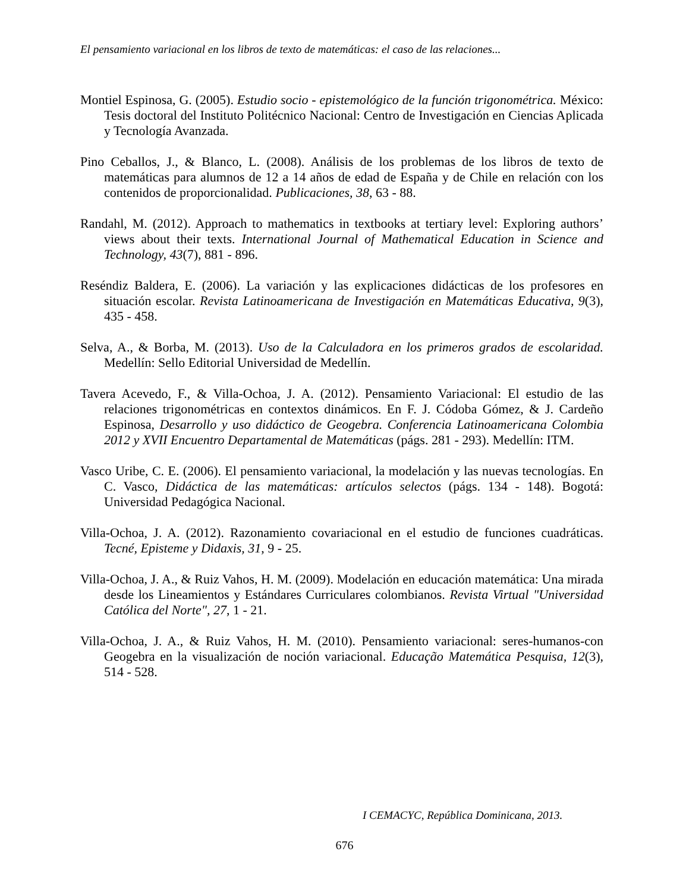El pensamiento variacional en los libros de texto de matemáticas: el caso de las relaciones...
Montiel Espinosa, G. (2005). Estudio socio - epistemológico de la función trigonométrica. México: Tesis doctoral del Instituto Politécnico Nacional: Centro de Investigación en Ciencias Aplicada y Tecnología Avanzada.
Pino Ceballos, J., & Blanco, L. (2008). Análisis de los problemas de los libros de texto de matemáticas para alumnos de 12 a 14 años de edad de España y de Chile en relación con los contenidos de proporcionalidad. Publicaciones, 38, 63 - 88.
Randahl, M. (2012). Approach to mathematics in textbooks at tertiary level: Exploring authors’ views about their texts. International Journal of Mathematical Education in Science and Technology, 43(7), 881 - 896.
Reséndiz Baldera, E. (2006). La variación y las explicaciones didácticas de los profesores en situación escolar. Revista Latinoamericana de Investigación en Matemáticas Educativa, 9(3), 435 - 458.
Selva, A., & Borba, M. (2013). Uso de la Calculadora en los primeros grados de escolaridad. Medellín: Sello Editorial Universidad de Medellín.
Tavera Acevedo, F., & Villa-Ochoa, J. A. (2012). Pensamiento Variacional: El estudio de las relaciones trigonométricas en contextos dinámicos. En F. J. Códoba Gómez, & J. Cardeño Espinosa, Desarrollo y uso didáctico de Geogebra. Conferencia Latinoamericana Colombia 2012 y XVII Encuentro Departamental de Matemáticas (págs. 281 - 293). Medellín: ITM.
Vasco Uribe, C. E. (2006). El pensamiento variacional, la modelación y las nuevas tecnologías. En C. Vasco, Didáctica de las matemáticas: artículos selectos (págs. 134 - 148). Bogotá: Universidad Pedagógica Nacional.
Villa-Ochoa, J. A. (2012). Razonamiento covariacional en el estudio de funciones cuadráticas. Tecné, Episteme y Didaxis, 31, 9 - 25.
Villa-Ochoa, J. A., & Ruiz Vahos, H. M. (2009). Modelación en educación matemática: Una mirada desde los Lineamientos y Estándares Curriculares colombianos. Revista Virtual "Universidad Católica del Norte", 27, 1 - 21.
Villa-Ochoa, J. A., & Ruiz Vahos, H. M. (2010). Pensamiento variacional: seres-humanos-con Geogebra en la visualización de noción variacional. Educação Matemática Pesquisa, 12(3), 514 - 528.
I CEMACYC, República Dominicana, 2013.
676